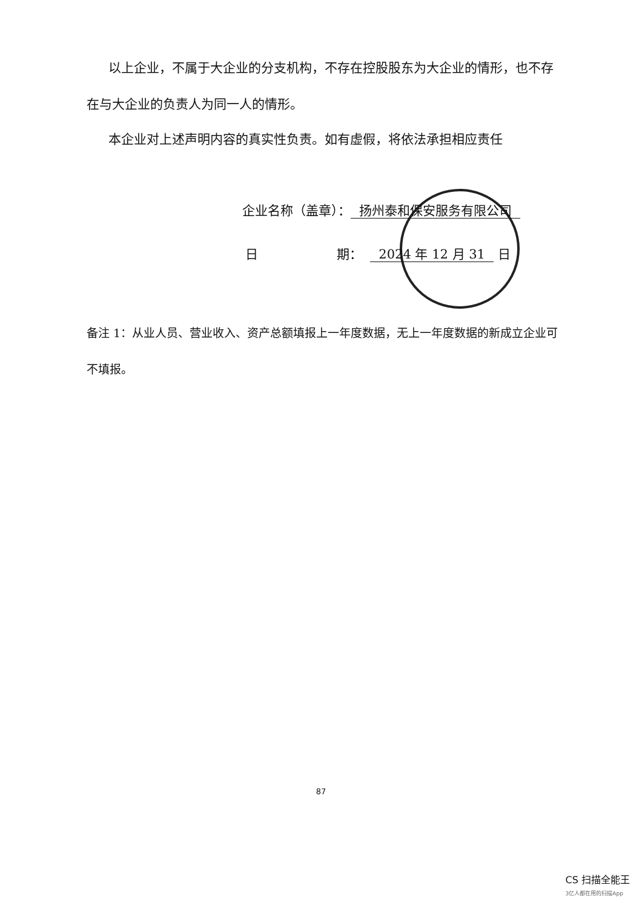以上企业，不属于大企业的分支机构，不存在控股股东为大企业的情形，也不存在与大企业的负责人为同一人的情形。
本企业对上述声明内容的真实性负责。如有虚假，将依法承担相应责任
企业名称（盖章）： 扬州泰和保安服务有限公司
日 期： 2024 年 12 月 31 日
备注 1：从业人员、营业收入、资产总额填报上一年度数据，无上一年度数据的新成立企业可不填报。
87
CS 扫描全能王
3亿人都在用的扫描App